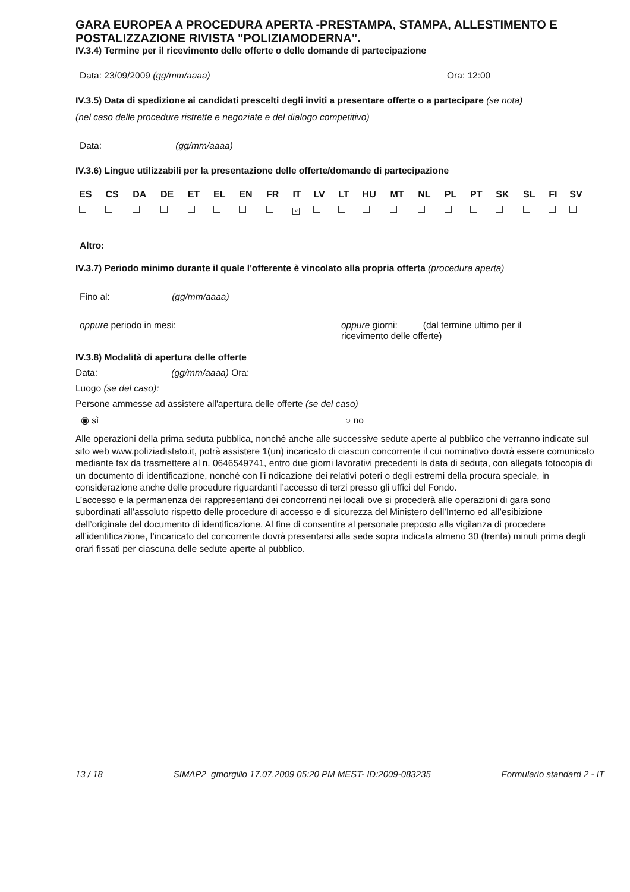GARA EUROPEA A PROCEDURA APERTA -PRESTAMPA, STAMPA, ALLESTIMENTO E POSTALIZZAZIONE RIVISTA "POLIZIAMODERNA".
IV.3.4) Termine per il ricevimento delle offerte o delle domande di partecipazione
Data: 23/09/2009 (gg/mm/aaaa) Ora: 12:00
IV.3.5) Data di spedizione ai candidati prescelti degli inviti a presentare offerte o a partecipare (se nota)
(nel caso delle procedure ristrette e negoziate e del dialogo competitivo)
Data: (gg/mm/aaaa)
IV.3.6) Lingue utilizzabili per la presentazione delle offerte/domande di partecipazione
| ES | CS | DA | DE | ET | EL | EN | FR | IT | LV | LT | HU | MT | NL | PL | PT | SK | SL | FI | SV |
| --- | --- | --- | --- | --- | --- | --- | --- | --- | --- | --- | --- | --- | --- | --- | --- | --- | --- | --- | --- |
| | | | | | | | | × | | | | | | | | | | | |
Altro:
IV.3.7) Periodo minimo durante il quale l'offerente è vincolato alla propria offerta (procedura aperta)
Fino al: (gg/mm/aaaa)
oppure periodo in mesi: oppure giorni: (dal termine ultimo per il ricevimento delle offerte)
IV.3.8) Modalità di apertura delle offerte
Data: (gg/mm/aaaa) Ora:
Luogo (se del caso):
Persone ammesse ad assistere all'apertura delle offerte (se del caso)
◉ sì ○ no
Alle operazioni della prima seduta pubblica, nonché anche alle successive sedute aperte al pubblico che verranno indicate sul sito web www.poliziadistato.it, potrà assistere 1(un) incaricato di ciascun concorrente il cui nominativo dovrà essere comunicato mediante fax da trasmettere al n. 0646549741, entro due giorni lavorativi precedenti la data di seduta, con allegata fotocopia di un documento di identificazione, nonché con l’i ndicazione dei relativi poteri o degli estremi della procura speciale, in considerazione anche delle procedure riguardanti l’accesso di terzi presso gli uffici del Fondo.
L’accesso e la permanenza dei rappresentanti dei concorrenti nei locali ove si procederà alle operazioni di gara sono subordinati all’assoluto rispetto delle procedure di accesso e di sicurezza del Ministero dell’Interno ed all’esibizione dell’originale del documento di identificazione. Al fine di consentire al personale preposto alla vigilanza di procedere all’identificazione, l’incaricato del concorrente dovrà presentarsi alla sede sopra indicata almeno 30 (trenta) minuti prima degli orari fissati per ciascuna delle sedute aperte al pubblico.
13 / 18 SIMAP2_gmorgillo 17.07.2009 05:20 PM MEST- ID:2009-083235 Formulario standard 2 - IT